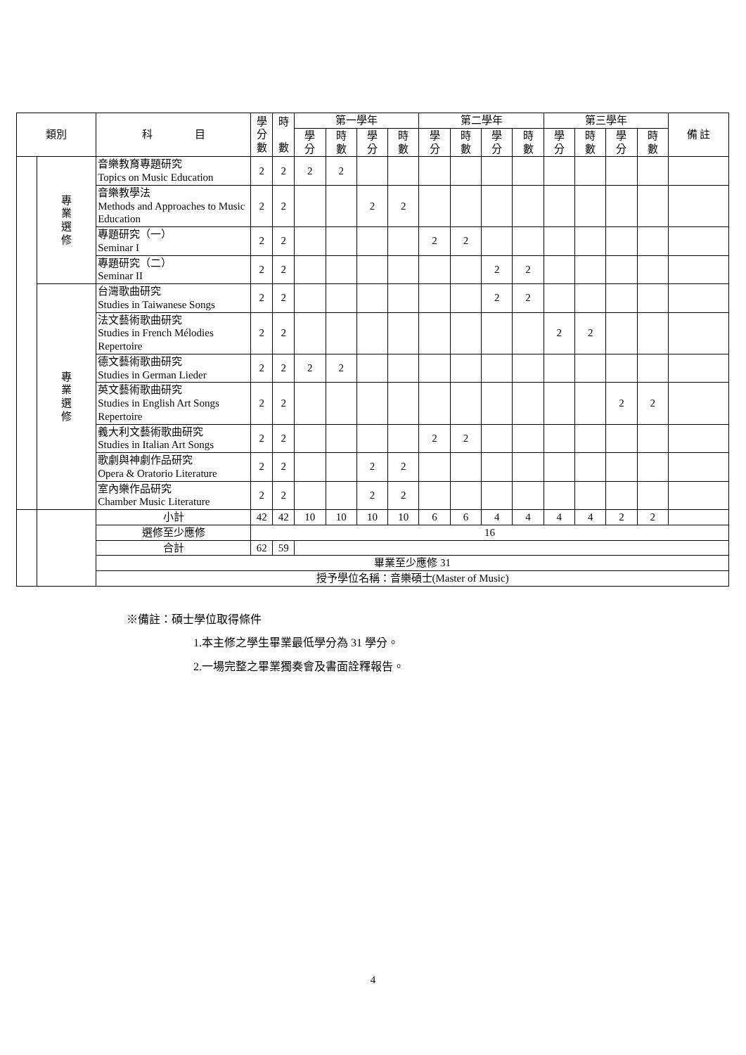| 類別 | | 科 目 | 學 分 數 | 時 數 | 第一學年 | | | | 第二學年 | | | | 第三學年 | | | | 備 註 |
| --- | --- | --- | --- | --- | --- | --- | --- | --- | --- | --- | --- | --- | --- | --- | --- | --- | --- |
| | | | | | 學 分 | 時 數 | 學 分 | 時 數 | 學 分 | 時 數 | 學 分 | 時 數 | 學 分 | 時 數 | 學 分 | 時 數 | |
| | 專 業 選 修 | 音樂教育專題研究 Topics on Music Education | 2 | 2 | 2 | 2 | | | | | | | | | | | |
| | | 音樂教學法 Methods and Approaches to Music Education | 2 | 2 | | | 2 | 2 | | | | | | | | | |
| | | 專題研究（一） Seminar I | 2 | 2 | | | | | 2 | 2 | | | | | | | |
| | | 專題研究（二） Seminar II | 2 | 2 | | | | | | | 2 | 2 | | | | | |
| | 專 業 選 修 | 台灣歌曲研究 Studies in Taiwanese Songs | 2 | 2 | | | | | | | 2 | 2 | | | | | |
| | | 法文藝術歌曲研究 Studies in French Mélodies Repertoire | 2 | 2 | | | | | | | | | 2 | 2 | | | |
| | | 德文藝術歌曲研究 Studies in German Lieder | 2 | 2 | 2 | 2 | | | | | | | | | | | |
| | | 英文藝術歌曲研究 Studies in English Art Songs Repertoire | 2 | 2 | | | | | | | | | | | 2 | 2 | |
| | | 義大利文藝術歌曲研究 Studies in Italian Art Songs | 2 | 2 | | | | | 2 | 2 | | | | | | | |
| | | 歌劇與神劇作品研究 Opera & Oratorio Literature | 2 | 2 | | | 2 | 2 | | | | | | | | | |
| | | 室內樂作品研究 Chamber Music Literature | 2 | 2 | | | 2 | 2 | | | | | | | | | |
| | | 小計 | 42 | 42 | 10 | 10 | 10 | 10 | 6 | 6 | 4 | 4 | 4 | 4 | 2 | 2 | |
| | | 選修至少應修 | 16 | | | | | | | | | | | | | | |
| | | 合計 | 62 | 59 | | | | | | | | | | | | | |
| | | 畢業至少應修 31 | | | | | | | | | | | | | | | |
| | | 授予學位名稱：音樂碩士(Master of Music) | | | | | | | | | | | | | | | |
※備註：碩士學位取得條件
1.本主修之學生畢業最低學分為 31 學分。
2.一場完整之畢業獨奏會及書面詮釋報告。
4